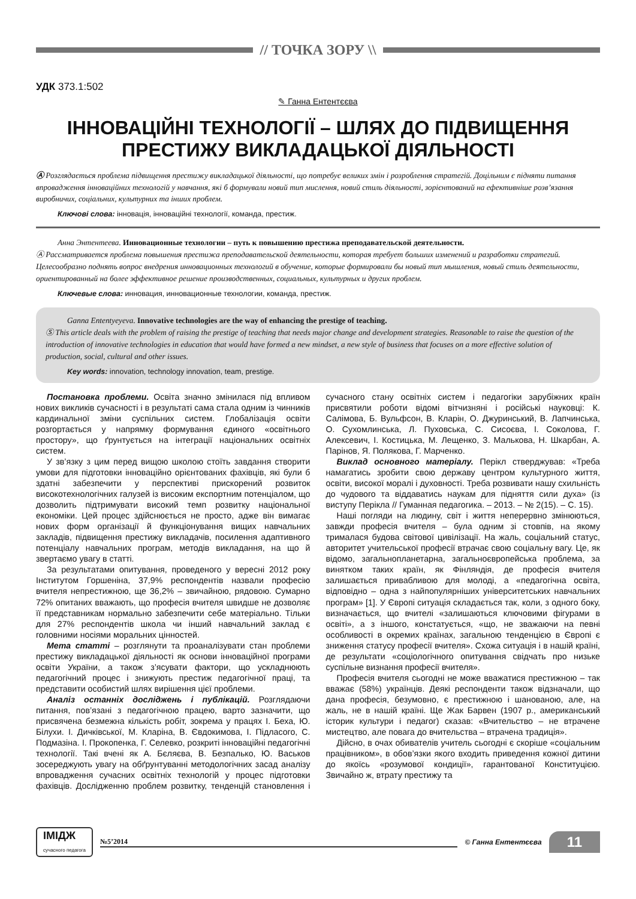// ТОЧКА ЗОРУ \\
УДК 373.1:502
✎ Ганна Ентентєєва
ІННОВАЦІЙНІ ТЕХНОЛОГІЇ – ШЛЯХ ДО ПІДВИЩЕННЯ ПРЕСТИЖУ ВИКЛАДАЦЬКОЇ ДІЯЛЬНОСТІ
Ⓐ Розглядається проблема підвищення престижу викладацької діяльності, що потребує великих змін і розроблення стратегій. Доцільним є підняти питання впровадження інноваційних технологій у навчання, які б формували новий тип мислення, новий стиль діяльності, зорієнтований на ефективніше розв’язання виробничих, соціальних, культурних та інших проблем.
Ключові слова: інновація, інноваційні технології, команда, престиж.
Анна Энтентеева. Инновационные технологии – путь к повышению престижа преподавательской деятельности.
Ⓐ Рассматривается проблема повышения престижа преподавательской деятельности, которая требует больших изменений и разработки стратегий. Целесообразно поднять вопрос внедрения инновационных технологий в обучение, которые формировали бы новый тип мышления, новый стиль деятельности, ориентированный на более эффективное решение производственных, социальных, культурных и других проблем.
Ключевые слова: инновация, инновационные технологии, команда, престиж.
Ganna Ententyeyeva. Innovative technologies are the way of enhancing the prestige of teaching.
Ⓢ This article deals with the problem of raising the prestige of teaching that needs major change and development strategies. Reasonable to raise the question of the introduction of innovative technologies in education that would have formed a new mindset, a new style of business that focuses on a more effective solution of production, social, cultural and other issues.
Key words: innovation, technology innovation, team, prestige.
Постановка проблеми. Освіта значно змінилася під впливом нових викликів сучасності і в результаті сама стала одним із чинників кардинальної зміни суспільних систем. Глобалізація освіти розгортається у напрямку формування єдиного «освітнього простору», що ґрунтується на інтеграції національних освітніх систем.
У зв’язку з цим перед вищою школою стоїть завдання створити умови для підготовки інноваційно орієнтованих фахівців, які були б здатні забезпечити у перспективі прискорений розвиток високотехнологічних галузей із високим експортним потенціалом, що дозволить підтримувати високий темп розвитку національної економіки. Цей процес здійснюється не просто, адже він вимагає нових форм організації й функціонування вищих навчальних закладів, підвищення престижу викладачів, посилення адаптивного потенціалу навчальних програм, методів викладання, на що й звертаємо увагу в статті.
За результатами опитування, проведеного у вересні 2012 року Інститутом Горшеніна, 37,9% респондентів назвали професію вчителя непрестижною, ще 36,2% – звичайною, рядовою. Сумарно 72% опитаних вважають, що професія вчителя швидше не дозволяє її представникам нормально забезпечити себе матеріально. Тільки для 27% респондентів школа чи інший навчальний заклад є головними носіями моральних цінностей.
Мета статті – розглянути та проаналізувати стан проблеми престижу викладацької діяльності як основи інноваційної програми освіти України, а також з’ясувати фактори, що ускладнюють педагогічний процес і знижують престиж педагогічної праці, та представити особистий шлях вирішення цієї проблеми.
Аналіз останніх досліджень і публікацій. Розглядаючи питання, пов’язані з педагогічною працею, варто зазначити, що присвячена безмежна кількість робіт, зокрема у працях І. Беха, Ю. Білухи. І. Дичківської, М. Кларіна, В. Євдокимова, І. Підласого, С. Подмазіна. І. Прокопенка, Г. Селевко, розкриті інноваційні педагогічні технології. Такі вчені як А. Бєляєва, В. Безпалько, Ю. Васьков зосереджують увагу на обґрунтуванні методологічних засад аналізу впровадження сучасних освітніх технологій у процес підготовки фахівців. Дослідженню проблем розвитку, тенденцій становлення і сучасного стану освітніх систем і педагогіки зарубіжних країн присвятили роботи відомі вітчизняні і російські науковці: К. Салімова, Б. Вульфсон, В. Кларін, О. Джуринський, В. Лапчинська, О. Сухомлинська, Л. Пуховська, С. Сисоєва, І. Соколова, Г. Алексевич, І. Костицька, М. Лещенко, З. Малькова, Н. Шкарбан, А. Парінов, Я. Полякова, Г. Марченко.
Виклад основного матеріалу. Перікл стверджував: «Треба намагатись зробити свою державу центром культурного життя, освіти, високої моралі і духовності. Треба розвивати нашу схильність до чудового та віддаватись наукам для підняття сили духа» (із виступу Перікла // Гуманная педагогика. – 2013. – № 2(15). – С. 15).
Наші погляди на людину, світ і життя неперервно змінюються, завжди професія вчителя – була одним зі стовпів, на якому трималася будова світової цивілізації. На жаль, соціальний статус, авторитет учительської професії втрачає свою соціальну вагу. Це, як відомо, загальнопланетарна, загальноєвропейська проблема, за винятком таких країн, як Фінляндія, де професія вчителя залишається привабливою для молоді, а «педагогічна освіта, відповідно – одна з найпопулярніших університетських навчальних програм» [1]. У Європі ситуація складається так, коли, з одного боку, визначається, що вчителі «залишаються ключовими фігурами в освіті», а з іншого, констатується, «що, не зважаючи на певні особливості в окремих країнах, загальною тенденцією в Європі є зниження статусу професії вчителя». Схожа ситуація і в нашій країні, де результати «соціологічного опитування свідчать про низьке суспільне визнання професії вчителя».
Професія вчителя сьогодні не може вважатися престижною – так вважає (58%) українців. Деякі респонденти також відзначали, що дана професія, безумовно, є престижною і шанованою, але, на жаль, не в нашій країні. Ще Жак Барвен (1907 р., американський історик культури і педагог) сказав: «Вчительство – не втрачене мистецтво, але повага до вчительства – втрачена традиція».
Дійсно, в очах обивателів учитель сьогодні є скоріше «соціальним працівником», в обов’язки якого входить приведення кожної дитини до якоїсь «розумової кондиції», гарантованої Конституцією. Звичайно ж, втрату престижу та
ІМІДЖ
сучасного педагога №5’2014 © Ганна Ентентєєва 11